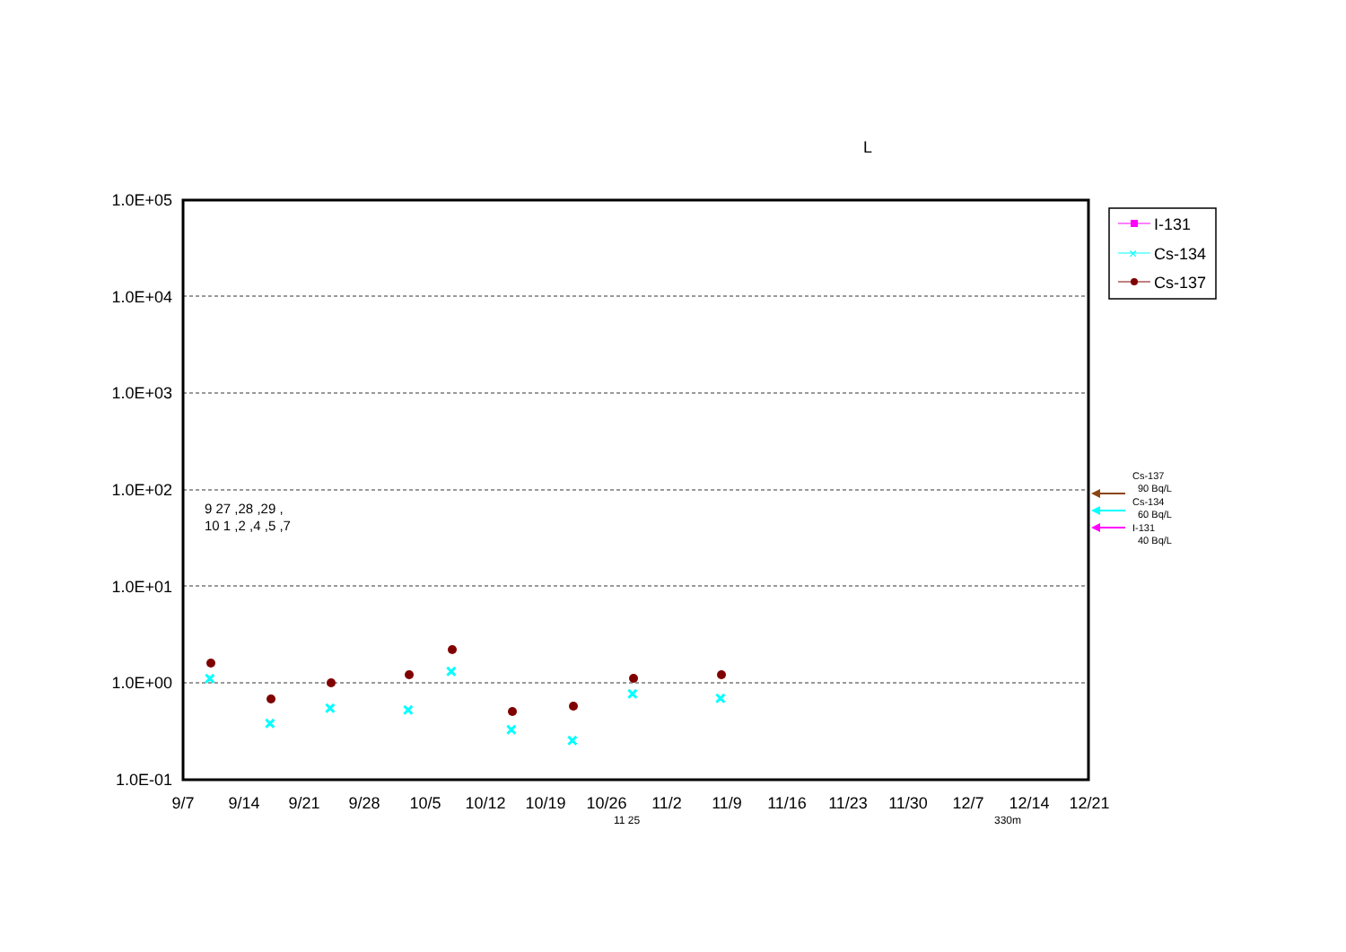L
1.0E+05
1.0E+04
1.0E+03
1.0E+02
1.0E+01
1.0E+00
1.0E-01
9/7
9/14
9/21
9/28
10/5
10/12
10/19
10/26
11/2
11/9
11/16
11/23
11/30
12/7
12/14
12/21
11 25
330m
9 27 ,28 ,29 ,
10 1 ,2 ,4 ,5 ,7
×
×
×
×
×
×
×
×
×
I-131
×
Cs-134
Cs-137
Cs-137
90 Bq/L
Cs-134
60 Bq/L
I-131
40 Bq/L